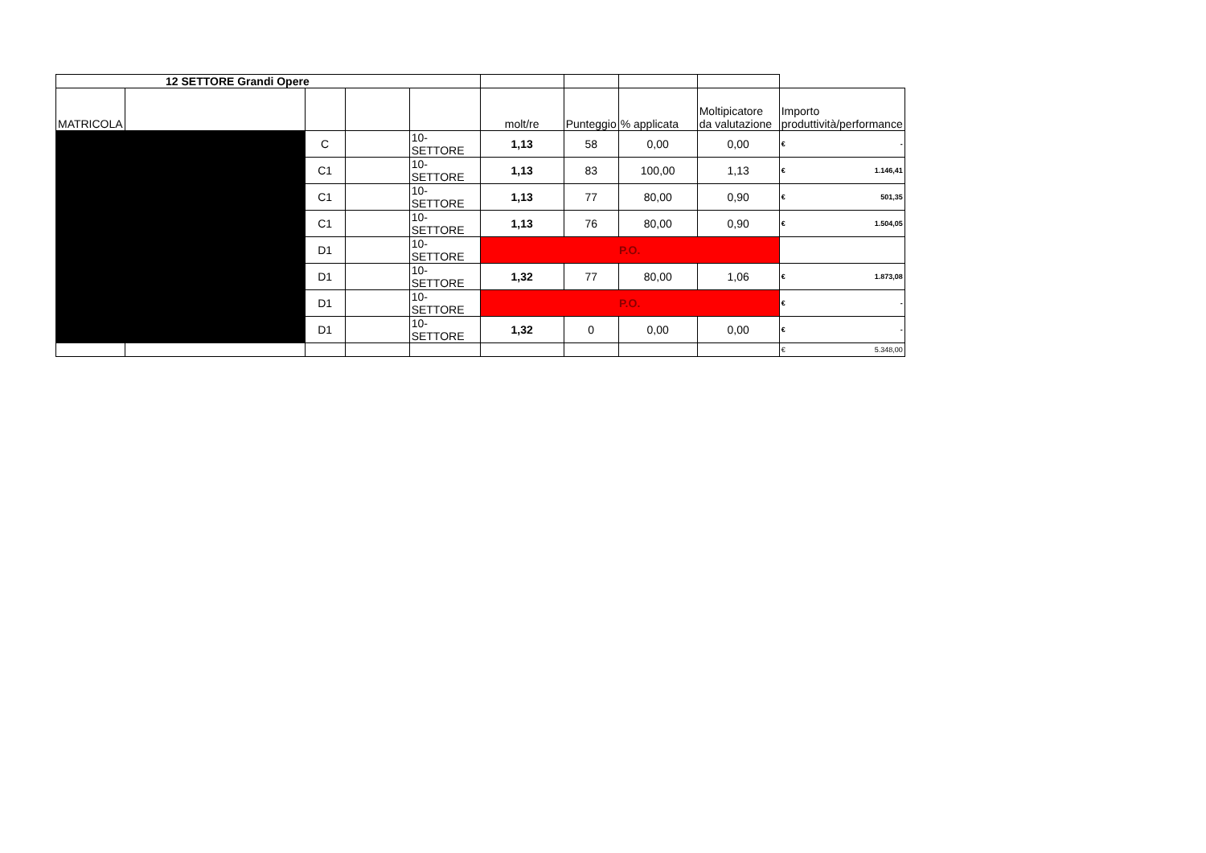| 12 SETTORE Grandi Opere | | | | | | | | | |
| MATRICOLA | | | | | molt/re | Punteggio | % applicata | Moltipicatore da valutazione | Importo produttività/performance |
| | | C | | 10- SETTORE | 1,13 | 58 | 0,00 | 0,00 | € - |
| | | C1 | | 10- SETTORE | 1,13 | 83 | 100,00 | 1,13 | € 1.146,41 |
| | | C1 | | 10- SETTORE | 1,13 | 77 | 80,00 | 0,90 | € 501,35 |
| | | C1 | | 10- SETTORE | 1,13 | 76 | 80,00 | 0,90 | € 1.504,05 |
| | | D1 | | 10- SETTORE | P.O. | | | | |
| | | D1 | | 10- SETTORE | 1,32 | 77 | 80,00 | 1,06 | € 1.873,08 |
| | | D1 | | 10- SETTORE | P.O. | | | | € - |
| | | D1 | | 10- SETTORE | 1,32 | 0 | 0,00 | 0,00 | € - |
| | | | | | | | | | € 5.348,00 |